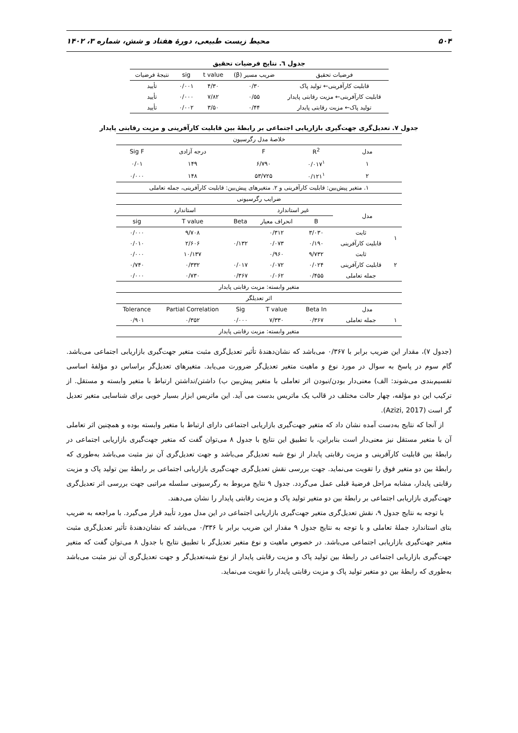۵۰۴ محیط زیست طبیعی، دورۀ هفتاد و شش، شماره ۳، ۱۴۰۲
جدول ٦. نتایج فرضیات تحقیق
| فرضیات تحقیق | ضریب مسیر (β) | t value | sig | نتیجۀ فرضیات |
| --- | --- | --- | --- | --- |
| قابلیت کارآفرینی← تولید پاک | ۰/۳۰ | ۴/۳۰ | ۰/۰۰۱ | تأیید |
| قابلیت کارآفرینی← مزیت رقابتی پایدار | ۰/۵۵ | ۷/۸۲ | ۰/۰۰۰ | تأیید |
| تولید پاک← مزیت رقابتی پایدار | ۰/۴۴ | ۳/۵۰ | ۰/۰۰۲ | تأیید |
جدول ۷. تعدیل‌گری جهت‌گیری بازاریابی اجتماعی بر رابطۀ بین قابلیت کارآفرینی و مزیت رقابتی پایدار
| خلاصۀ مدل رگرسیون | | | | | | |
| مدل | | R<sup>2</sup> | F | | درجه آزادی | Sig F |
| ۱ | | ۰/۰۱۷<sup>۱</sup> | ۶/۷۹۰ | | ۱۴۹ | ۰/۰۱ |
| ۲ | | ۰/۱۲۱<sup>۱</sup> | ۵۳/۷۲۵ | | ۱۴۸ | ۰/۰۰۰ |
| ۱. متغیر پیش‌بین: قابلیت کارآفرینی و ۲. متغیرهای پیش‌بین: قابلیت کارآفرینی، جمله تعاملی | | | | | | |
| ضرایب رگرسیونی | | | | | | |
| مدل | | غیر استاندارد | | استاندارد | | |
| | | B | انحراف معیار | Beta | T value | sig |
| ۱ | ثابت | ۳/۰۳۰ | ۰/۳۱۲ | | ۹/۷۰۸ | ۰/۰۰۰ |
| | قابلیت کارآفرینی | ۰/۱۹۰ | ۰/۰۷۳ | ۰/۱۳۲ | ۲/۶۰۶ | ۰/۰۱۰ |
| ۲ | ثابت | ۹/۷۳۲ | ۰/۹۶۰ | | ۱۰/۱۳۷ | ۰/۰۰۰ |
| | قابلیت کارآفرینی | ۰/۰۲۴ | ۰/۰۷۲ | ۰/۰۱۷ | ۰/۳۳۲ | ۰/۷۴۰ |
| | جمله تعاملی | ۰/۴۵۵ | ۰/۰۶۲ | ۰/۳۶۷ | ۰/۷۳۰ | ۰/۰۰۰ |
| متغیر وابسته: مزیت رقابتی پایدار | | | | | | |
| اثر تعدیلگر | | | | | | |
| مدل | | Beta In | T value | Sig | Partial Correlation | Tolerance |
| ۱ | جمله تعاملی | ۰/۳۶۷ | ۷/۳۳۰ | ۰/۰۰۰ | ۰/۳۵۲ | ۰/۹۰۱ |
| متغیر وابسته: مزیت رقابتی پایدار | | | | | | |
(جدول ۷)، مقدار این ضریب برابر با ۰/۳۶۷ می‌باشد که نشان‌دهندۀ تأثیر تعدیل‌گری مثبت متغیر جهت‌گیری بازاریابی اجتماعی می‌باشد. گام سوم در پاسخ به سوال در مورد نوع و ماهیت متغیر تعدیل‌گر ضرورت می‌یابد. متغیرهای تعدیل‌گر براساس دو مؤلفۀ اساسی تقسیم‌بندی می‌شوند: الف) معنی‌دار بودن/نبودن اثر تعاملی با متغیر پیش‌بین ب) داشتن/نداشتن ارتباط با متغیر وابسته و مستقل. از ترکیب این دو مؤلفه، چهار حالت مختلف در قالب یک ماتریس بدست می آید. این ماتریس ابزار بسیار خوبی برای شناسایی متغیر تعدیل گر است (Azizi, 2017).
از آنجا که نتایج به‌دست آمده نشان داد که متغیر جهت‌گیری بازاریابی اجتماعی دارای ارتباط با متغیر وابسته بوده و همچنین اثر تعاملی آن با متغیر مستقل نیز معنی‌دار است بنابراین، با تطبیق این نتایج با جدول ۸ می‌توان گفت که متغیر جهت‌گیری بازاریابی اجتماعی در رابطۀ بین قابلیت کارآفرینی و مزیت رقابتی پایدار از نوع شبه تعدیل‌گر می‌باشد و جهت تعدیل‌گری آن نیز مثبت می‌باشد به‌طوری که رابطۀ بین دو متغیر فوق را تقویت می‌نماید. جهت بررسی نقش تعدیل‌گری جهت‌گیری بازاریابی اجتماعی بر رابطۀ بین تولید پاک و مزیت رقابتی پایدار، مشابه مراحل فرضیۀ قبلی عمل می‌گردد. جدول ۹ نتایج مربوط به رگرسیونی سلسله مراتبی جهت بررسی اثر تعدیل‌گری جهت‌گیری بازاریابی اجتماعی بر رابطۀ بین دو متغیر تولید پاک و مزیت رقابتی پایدار را نشان می‌دهند.
با توجه به نتایج جدول ۹، نقش تعدیل‌گری متغیر جهت‌گیری بازاریابی اجتماعی در این مدل مورد تأیید قرار می‌گیرد. با مراجعه به ضریب بتای استاندارد جملۀ تعاملی و با توجه به نتایج جدول ۹ مقدار این ضریب برابر با ۰/۳۳۶ می‌باشد که نشان‌دهندۀ تأثیر تعدیل‌گری مثبت متغیر جهت‌گیری بازاریابی اجتماعی می‌باشد. در خصوص ماهیت و نوع متغیر تعدیل‌گر با تطبیق نتایج با جدول ۸ می‌توان گفت که متغیر جهت‌گیری بازاریابی اجتماعی در رابطۀ بین تولید پاک و مزیت رقابتی پایدار از نوع شبه‌تعدیل‌گر و جهت تعدیل‌گری آن نیز مثبت می‌باشد به‌طوری که رابطۀ بین دو متغیر تولید پاک و مزیت رقابتی پایدار را تقویت می‌نماید.